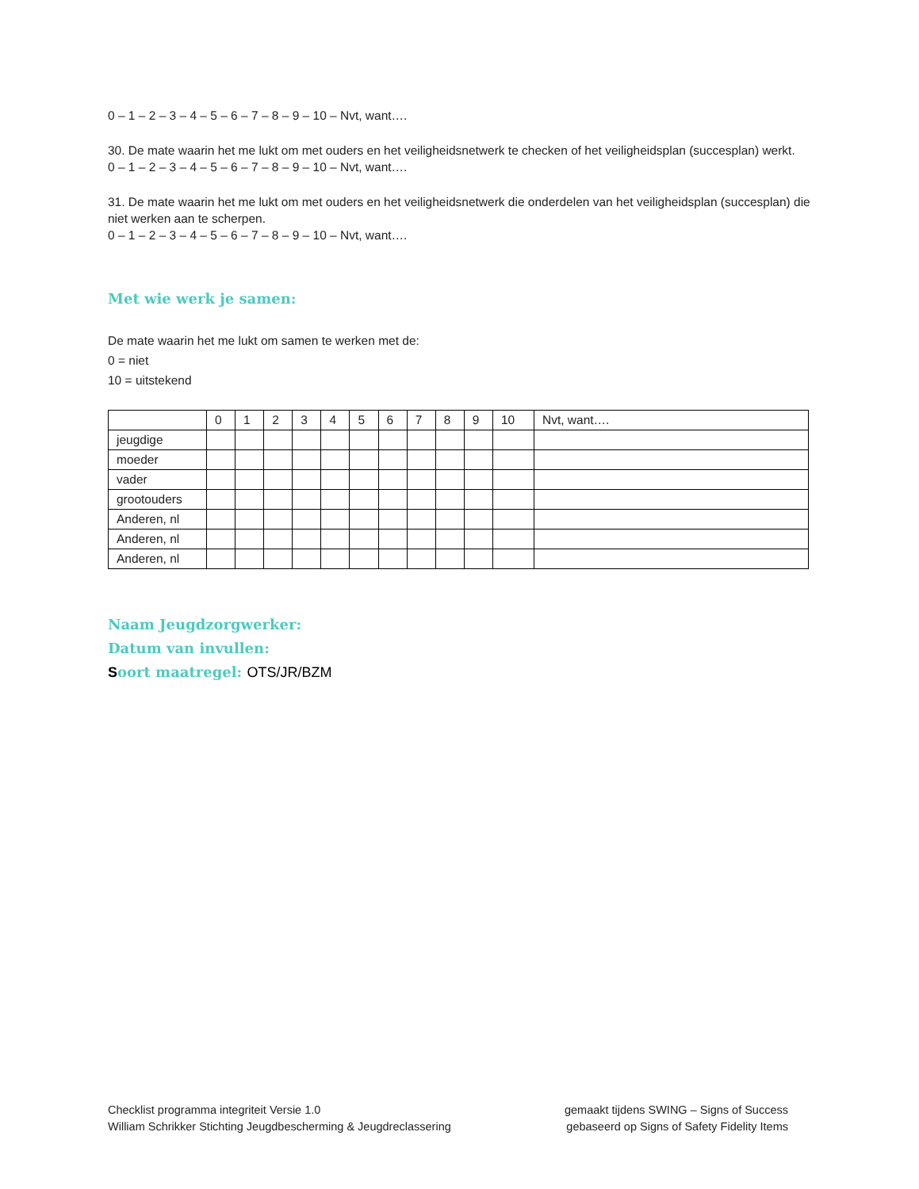0 – 1 – 2 – 3 – 4 – 5 – 6 – 7 – 8 – 9 – 10 – Nvt, want….
30. De mate waarin het me lukt om met ouders en het veiligheidsnetwerk te checken of het veiligheidsplan (succesplan) werkt.
0 – 1 – 2 – 3 – 4 – 5 – 6 – 7 – 8 – 9 – 10 – Nvt, want….
31. De mate waarin het me lukt om met ouders en het veiligheidsnetwerk die onderdelen van het veiligheidsplan (succesplan) die niet werken aan te scherpen.
0 – 1 – 2 – 3 – 4 – 5 – 6 – 7 – 8 – 9 – 10 – Nvt, want….
Met wie werk je samen:
De mate waarin het me lukt om samen te werken met de:
0 = niet
10 = uitstekend
| | 0 | 1 | 2 | 3 | 4 | 5 | 6 | 7 | 8 | 9 | 10 | Nvt, want…. |
| jeugdige | | | | | | | | | | | | |
| moeder | | | | | | | | | | | | |
| vader | | | | | | | | | | | | |
| grootouders | | | | | | | | | | | | |
| Anderen, nl | | | | | | | | | | | | |
| Anderen, nl | | | | | | | | | | | | |
| Anderen, nl | | | | | | | | | | | | |
Naam Jeugdzorgwerker:
Datum van invullen:
Soort maatregel: OTS/JR/BZM
Checklist programma integriteit Versie 1.0
William Schrikker Stichting Jeugdbescherming & Jeugdreclassering
gemaakt tijdens SWING – Signs of Success
gebaseerd op Signs of Safety Fidelity Items